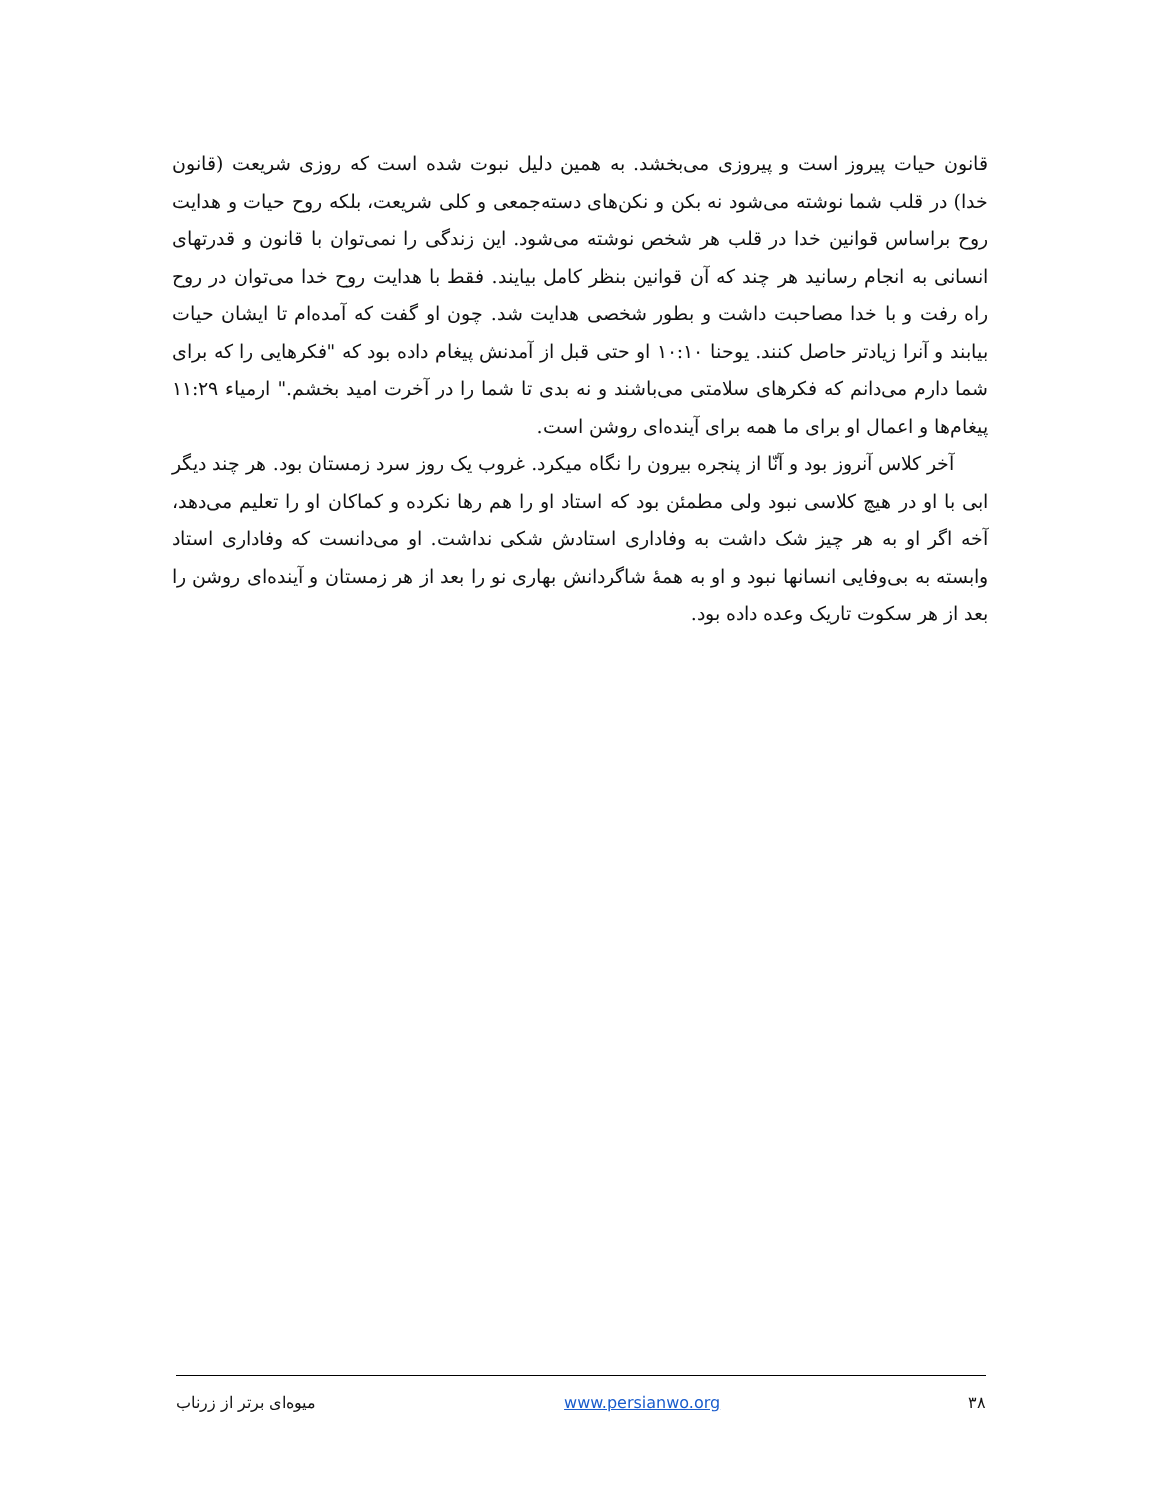قانون حیات پیروز است و پیروزی می‌بخشد. به همین دلیل نبوت شده است که روزی شریعت (قانون خدا) در قلب شما نوشته می‌شود نه بکن و نکن‌های دسته‌جمعی و کلی شریعت، بلکه روح حیات و هدایت روح براساس قوانین خدا در قلب هر شخص نوشته می‌شود. این زندگی را نمی‌توان با قانون و قدرتهای انسانی به انجام رسانید هر چند که آن قوانین بنظر کامل بیایند. فقط با هدایت روح خدا می‌توان در روح راه رفت و با خدا مصاحبت داشت و بطور شخصی هدایت شد. چون او گفت که آمده‌ام تا ایشان حیات بیابند و آنرا زیادتر حاصل کنند. یوحنا ۱۰:۱۰ او حتی قبل از آمدنش پیغام داده بود که "فکرهایی را که برای شما دارم می‌دانم که فکرهای سلامتی می‌باشند و نه بدی تا شما را در آخرت امید بخشم." ارمیاء ۱۱:۲۹ پیغام‌ها و اعمال او برای ما همه برای آینده‌ای روشن است.
آخر کلاس آنروز بود و آنّا از پنجره بیرون را نگاه میکرد. غروب یک روز سرد زمستان بود. هر چند دیگر ابی با او در هیچ کلاسی نبود ولی مطمئن بود که استاد او را هم رها نکرده و کماکان او را تعلیم می‌دهد، آخه اگر او به هر چیز شک داشت به وفاداری استادش شکی نداشت. او می‌دانست که وفاداری استاد وابسته به بی‌وفایی انسانها نبود و او به همهٔ شاگردانش بهاری نو را بعد از هر زمستان و آینده‌ای روشن را بعد از هر سکوت تاریک وعده داده بود.
۳۸ www.persianwo.org میوه‌ای برتر از زرناب